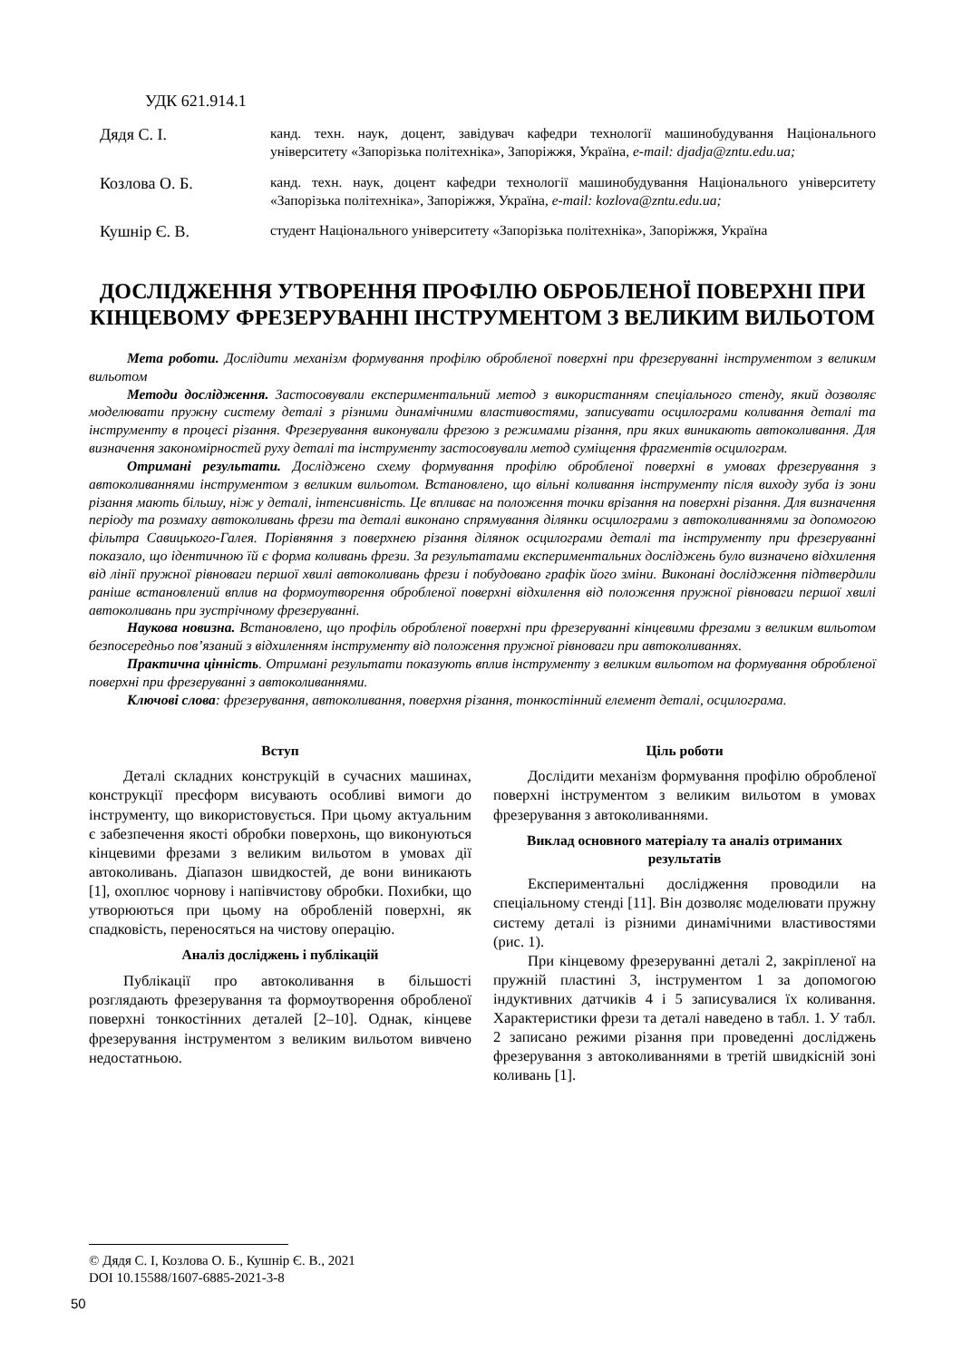УДК 621.914.1
Дядя С. І.
канд. техн. наук, доцент, завідувач кафедри технології машинобудування Національного університету «Запорізька політехніка», Запоріжжя, Україна, e-mail: djadja@zntu.edu.ua;
Козлова О. Б.
канд. техн. наук, доцент кафедри технології машинобудування Національного університету «Запорізька політехніка», Запоріжжя, Україна, e-mail: kozlova@zntu.edu.ua;
Кушнір Є. В.
студент Національного університету «Запорізька політехніка», Запоріжжя, Україна
ДОСЛІДЖЕННЯ УТВОРЕННЯ ПРОФІЛЮ ОБРОБЛЕНОЇ ПОВЕРХНІ ПРИ КІНЦЕВОМУ ФРЕЗЕРУВАННІ ІНСТРУМЕНТОМ З ВЕЛИКИМ ВИЛЬОТОМ
Мета роботи. Дослідити механізм формування профілю обробленої поверхні при фрезеруванні інструментом з великим вильотом
Методи дослідження. Застосовували експериментальний метод з використанням спеціального стенду, який дозволяє моделювати пружну систему деталі з різними динамічними властивостями, записувати осцилограми коливання деталі та інструменту в процесі різання. Фрезерування виконували фрезою з режимами різання, при яких виникають автоколивання. Для визначення закономірностей руху деталі та інструменту застосовували метод суміщення фрагментів осцилограм.
Отримані результати. Досліджено схему формування профілю обробленої поверхні в умовах фрезерування з автоколиваннями інструментом з великим вильотом. Встановлено, що вільні коливання інструменту після виходу зуба із зони різання мають більшу, ніж у деталі, інтенсивність. Це впливає на положення точки врізання на поверхні різання. Для визначення періоду та розмаху автоколивань фрези та деталі виконано спрямування ділянки осцилограми з автоколиваннями за допомогою фільтра Савицького-Галея. Порівняння з поверхнею різання ділянок осцилограми деталі та інструменту при фрезеруванні показало, що ідентичною їй є форма коливань фрези. За результатами експериментальних досліджень було визначено відхилення від лінії пружної рівноваги першої хвилі автоколивань фрези і побудовано графік його зміни. Виконані дослідження підтвердили раніше встановлений вплив на формоутворення обробленої поверхні відхилення від положення пружної рівноваги першої хвилі автоколивань при зустрічному фрезеруванні.
Наукова новизна. Встановлено, що профіль обробленої поверхні при фрезеруванні кінцевими фрезами з великим вильотом безпосередньо пов’язаний з відхиленням інструменту від положення пружної рівноваги при автоколиваннях.
Практична цінність. Отримані результати показують вплив інструменту з великим вильотом на формування обробленої поверхні при фрезеруванні з автоколиваннями.
Ключові слова: фрезерування, автоколивання, поверхня різання, тонкостінний елемент деталі, осцилограма.
Вступ
Деталі складних конструкцій в сучасних машинах, конструкції пресформ висувають особливі вимоги до інструменту, що використовується. При цьому актуальним є забезпечення якості обробки поверхонь, що виконуються кінцевими фрезами з великим вильотом в умовах дії автоколивань. Діапазон швидкостей, де вони виникають [1], охоплює чорнову і напівчистову обробки. Похибки, що утворюються при цьому на обробленій поверхні, як спадковість, переносяться на чистову операцію.
Аналіз досліджень і публікацій
Публікації про автоколивання в більшості розглядають фрезерування та формоутворення обробленої поверхні тонкостінних деталей [2–10]. Однак, кінцеве фрезерування інструментом з великим вильотом вивчено недостатньою.
Ціль роботи
Дослідити механізм формування профілю обробленої поверхні інструментом з великим вильотом в умовах фрезерування з автоколиваннями.
Виклад основного матеріалу та аналіз отриманих результатів
Експериментальні дослідження проводили на спеціальному стенді [11]. Він дозволяє моделювати пружну систему деталі із різними динамічними властивостями (рис. 1).
При кінцевому фрезеруванні деталі 2, закріпленої на пружній пластині 3, інструментом 1 за допомогою індуктивних датчиків 4 і 5 записувалися їх коливання. Характеристики фрези та деталі наведено в табл. 1. У табл. 2 записано режими різання при проведенні досліджень фрезерування з автоколиваннями в третій швидкісній зоні коливань [1].
© Дядя С. І, Козлова О. Б., Кушнір Є. В., 2021
DOI 10.15588/1607-6885-2021-3-8
50